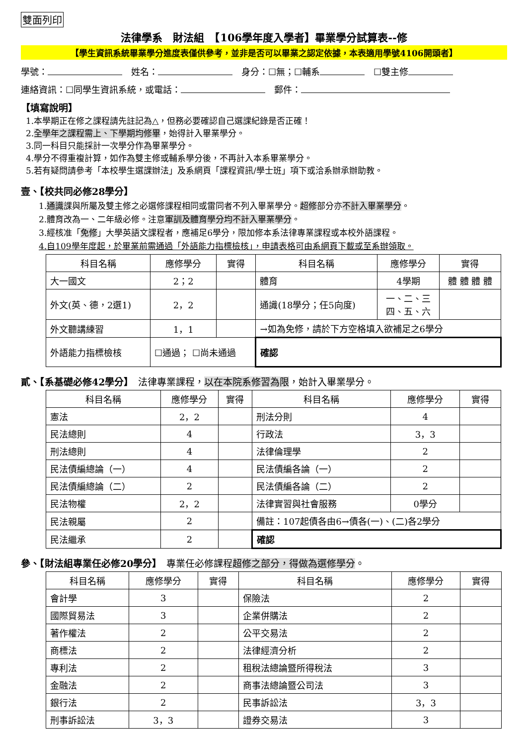雙面列印
法律學系　財法組　【106學年度入學者】畢業學分試算表--修
【學生資訊系統畢業學分進度表僅供參考，並非是否可以畢業之認定依據，本表適用學號4106開頭者】
學號：　姓名：　身分：☐無；☐輔系　☐雙主修
連絡資訊：☐同學生資訊系統，或電話：　郵件：
【填寫說明】
1.本學期正在修之課程請先註記為△，但務必要確認自己選課紀錄是否正確！
2.全學年之課程需上、下學期均修畢，始得計入畢業學分。
3.同一科目只能採計一次學分作為畢業學分。
4.學分不得重複計算，如作為雙主修或輔系學分後，不再計入本系畢業學分。
5.若有疑問請參考「本校學生選課辦法」及系網頁「課程資訊/學士班」項下或洽系辦承辦助教。
壹、【校共同必修28學分】
1.通識課與所屬及雙主修之必選修課程相同或雷同者不列入畢業學分。超修部分亦不計入畢業學分。
2.體育改為一、二年級必修。注意軍訓及體育學分均不計入畢業學分。
3.經核准「免修」大學英語文課程者，應補足6學分，限加修本系法律專業課程或本校外語課程。
4.自109學年度起，於畢業前需通過「外語能力指標檢核」，申請表格可由系網頁下載或至系辦領取。
| 科目名稱 | 應修學分 | 實得 | 科目名稱 | 應修學分 | 實得 |
| --- | --- | --- | --- | --- | --- |
| 大一國文 | 2；2 | | 體育 | 4學期 | 體 體 體 體 |
| 外文(英、德，2選1) | 2，2 | | 通識(18學分；任5向度) | 一、二、三 四、五、六 | |
| 外文聽講練習 | 1，1 | | →如為免修，請於下方空格填入欲補足之6學分 | | |
| 外語能力指標檢核 | ☐通過； ☐尚未通過 | | 確認 | | |
貳、【系基礎必修42學分】　法律專業課程，以在本院系修習為限，始計入畢業學分。
| 科目名稱 | 應修學分 | 實得 | 科目名稱 | 應修學分 | 實得 |
| --- | --- | --- | --- | --- | --- |
| 憲法 | 2，2 | | 刑法分則 | 4 | |
| 民法總則 | 4 | | 行政法 | 3，3 | |
| 刑法總則 | 4 | | 法律倫理學 | 2 | |
| 民法債編總論（一） | 4 | | 民法債編各論（一） | 2 | |
| 民法債編總論（二） | 2 | | 民法債編各論（二） | 2 | |
| 民法物權 | 2，2 | | 法律實習與社會服務 | 0學分 | |
| 民法親屬 | 2 | | 備註：107起債各由6→債各(一)、(二)各2學分 | | |
| 民法繼承 | 2 | | 確認 | | |
參、【財法組專業任必修20學分】　專業任必修課程超修之部分，得做為選修學分。
| 科目名稱 | 應修學分 | 實得 | 科目名稱 | 應修學分 | 實得 |
| --- | --- | --- | --- | --- | --- |
| 會計學 | 3 | | 保險法 | 2 | |
| 國際貿易法 | 3 | | 企業併購法 | 2 | |
| 著作權法 | 2 | | 公平交易法 | 2 | |
| 商標法 | 2 | | 法律經濟分析 | 2 | |
| 專利法 | 2 | | 租稅法總論暨所得稅法 | 3 | |
| 金融法 | 2 | | 商事法總論暨公司法 | 3 | |
| 銀行法 | 2 | | 民事訴訟法 | 3，3 | |
| 刑事訴訟法 | 3，3 | | 證券交易法 | 3 | |